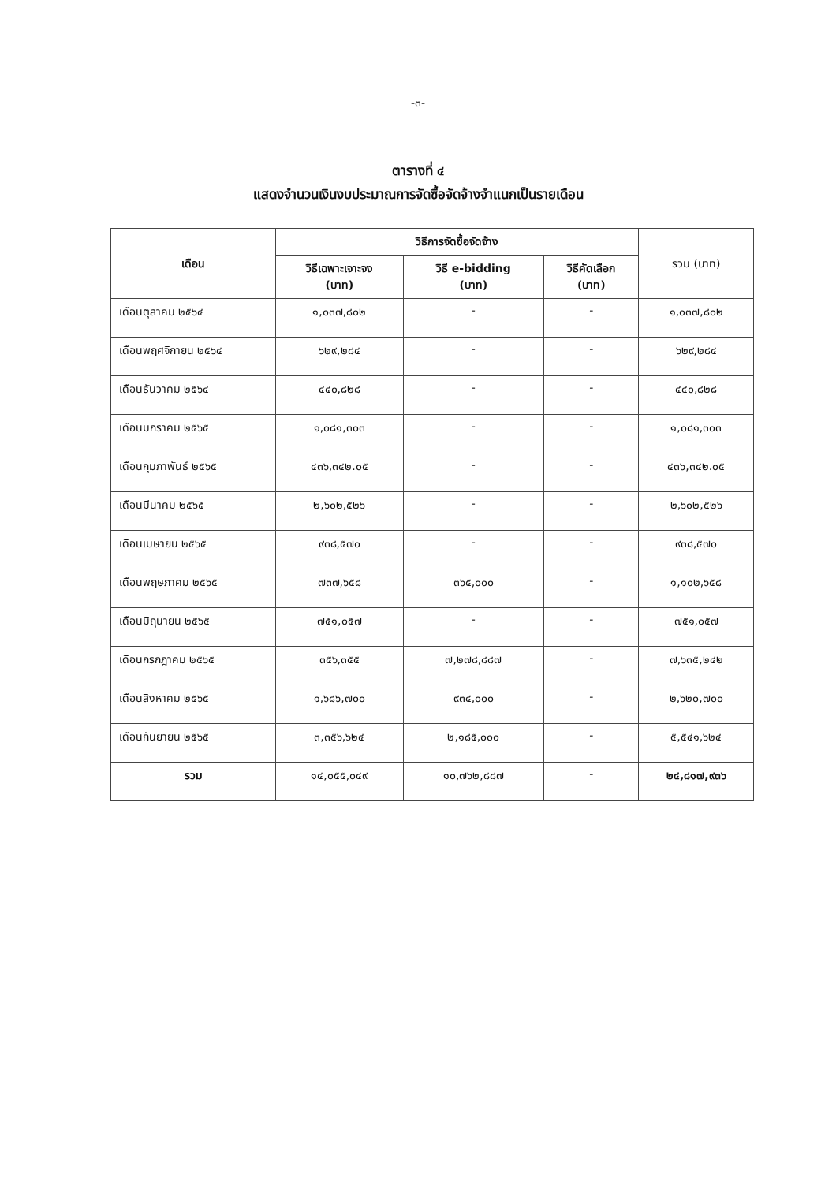-๓-
ตารางที่ ๔
แสดงจำนวนเงินงบประมาณการจัดซื้อจัดจ้างจำแนกเป็นรายเดือน
| เดือน | วิธีการจัดซื้อจัดจ้าง | | | รวม (บาท) |
| --- | --- | --- | --- | --- |
| | วิธีเฉพาะเจาะจง (บาท) | วิธี e-bidding (บาท) | วิธีคัดเลือก (บาท) | |
| เดือนตุลาคม ๒๕๖๔ | ๑,๐๓๗,๘๐๒ | - | - | ๑,๐๓๗,๘๐๒ |
| เดือนพฤศจิกายน ๒๕๖๔ | ๖๒๙,๒๘๔ | - | - | ๖๒๙,๒๘๔ |
| เดือนธันวาคม ๒๕๖๔ | ๔๔๐,๘๒๘ | - | - | ๔๔๐,๘๒๘ |
| เดือนมกราคม ๒๕๖๕ | ๑,๐๘๑,๓๐๓ | - | - | ๑,๐๘๑,๓๐๓ |
| เดือนกุมภาพันธ์ ๒๕๖๕ | ๔๓๖,๓๔๒.๐๕ | - | - | ๔๓๖,๓๔๒.๐๕ |
| เดือนมีนาคม ๒๕๖๕ | ๒,๖๐๒,๕๒๖ | - | - | ๒,๖๐๒,๕๒๖ |
| เดือนเมษายน ๒๕๖๕ | ๙๓๘,๕๗๐ | - | - | ๙๓๘,๕๗๐ |
| เดือนพฤษภาคม ๒๕๖๕ | ๗๓๗,๖๕๘ | ๓๖๕,๐๐๐ | - | ๑,๑๐๒,๖๕๘ |
| เดือนมิถุนายน ๒๕๖๕ | ๗๕๑,๐๕๗ | - | - | ๗๕๑,๐๕๗ |
| เดือนกรกฎาคม ๒๕๖๕ | ๓๕๖,๓๕๕ | ๗,๒๗๘,๘๘๗ | - | ๗,๖๓๕,๒๔๒ |
| เดือนสิงหาคม ๒๕๖๕ | ๑,๖๘๖,๗๐๐ | ๙๓๔,๐๐๐ | - | ๒,๖๒๐,๗๐๐ |
| เดือนกันยายน ๒๕๖๕ | ๓,๓๕๖,๖๒๔ | ๒,๑๘๕,๐๐๐ | - | ๕,๕๔๑,๖๒๔ |
| รวม | ๑๔,๐๕๕,๐๔๙ | ๑๐,๗๖๒,๘๘๗ | - | ๒๔,๘๑๗,๙๓๖ |